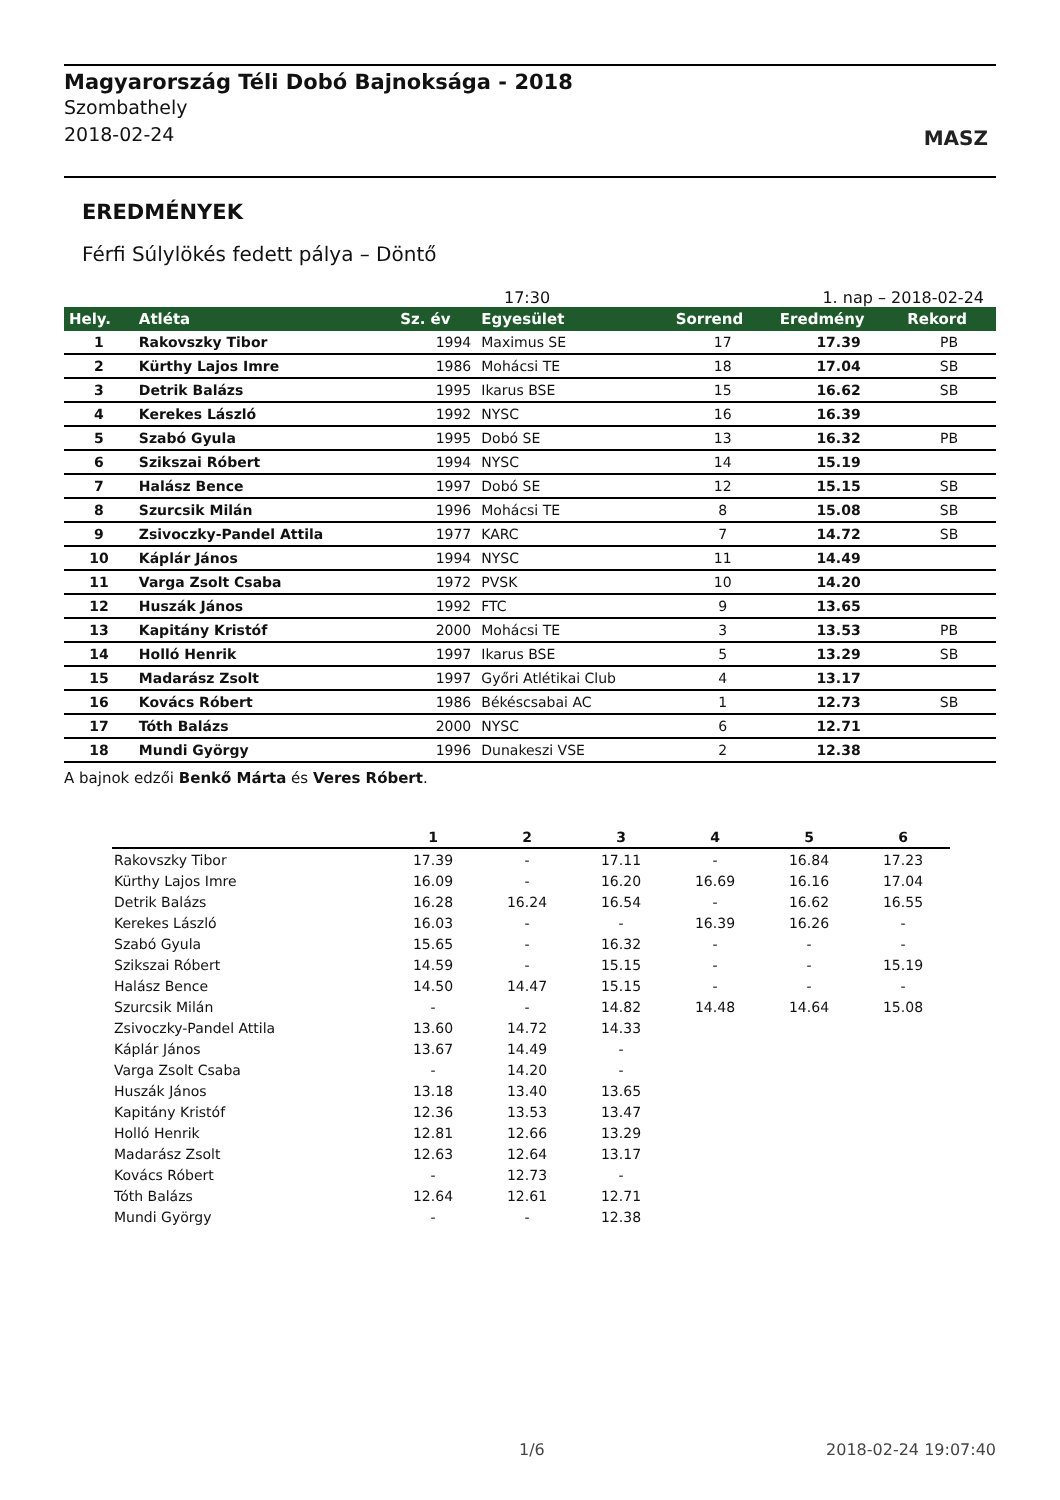Magyarország Téli Dobó Bajnoksága - 2018
Szombathely
2018-02-24
MASZ
EREDMÉNYEK
Férfi Súlylökés fedett pálya – Döntő
17:30 1. nap – 2018-02-24
| Hely. | Atléta | Sz. év | Egyesület | Sorrend | Eredmény | Rekord |
| --- | --- | --- | --- | --- | --- | --- |
| 1 | Rakovszky Tibor | 1994 | Maximus SE | 17 | 17.39 | PB |
| 2 | Kürthy Lajos Imre | 1986 | Mohácsi TE | 18 | 17.04 | SB |
| 3 | Detrik Balázs | 1995 | Ikarus BSE | 15 | 16.62 | SB |
| 4 | Kerekes László | 1992 | NYSC | 16 | 16.39 | |
| 5 | Szabó Gyula | 1995 | Dobó SE | 13 | 16.32 | PB |
| 6 | Szikszai Róbert | 1994 | NYSC | 14 | 15.19 | |
| 7 | Halász Bence | 1997 | Dobó SE | 12 | 15.15 | SB |
| 8 | Szurcsik Milán | 1996 | Mohácsi TE | 8 | 15.08 | SB |
| 9 | Zsivoczky-Pandel Attila | 1977 | KARC | 7 | 14.72 | SB |
| 10 | Káplár János | 1994 | NYSC | 11 | 14.49 | |
| 11 | Varga Zsolt Csaba | 1972 | PVSK | 10 | 14.20 | |
| 12 | Huszák János | 1992 | FTC | 9 | 13.65 | |
| 13 | Kapitány Kristóf | 2000 | Mohácsi TE | 3 | 13.53 | PB |
| 14 | Holló Henrik | 1997 | Ikarus BSE | 5 | 13.29 | SB |
| 15 | Madarász Zsolt | 1997 | Győri Atlétikai Club | 4 | 13.17 | |
| 16 | Kovács Róbert | 1986 | Békéscsabai AC | 1 | 12.73 | SB |
| 17 | Tóth Balázs | 2000 | NYSC | 6 | 12.71 | |
| 18 | Mundi György | 1996 | Dunakeszi VSE | 2 | 12.38 | |
A bajnok edzői Benkő Márta és Veres Róbert.
| | 1 | 2 | 3 | 4 | 5 | 6 |
| --- | --- | --- | --- | --- | --- | --- |
| Rakovszky Tibor | 17.39 | - | 17.11 | - | 16.84 | 17.23 |
| Kürthy Lajos Imre | 16.09 | - | 16.20 | 16.69 | 16.16 | 17.04 |
| Detrik Balázs | 16.28 | 16.24 | 16.54 | - | 16.62 | 16.55 |
| Kerekes László | 16.03 | - | - | 16.39 | 16.26 | - |
| Szabó Gyula | 15.65 | - | 16.32 | - | - | - |
| Szikszai Róbert | 14.59 | - | 15.15 | - | - | 15.19 |
| Halász Bence | 14.50 | 14.47 | 15.15 | - | - | - |
| Szurcsik Milán | - | - | 14.82 | 14.48 | 14.64 | 15.08 |
| Zsivoczky-Pandel Attila | 13.60 | 14.72 | 14.33 | | | |
| Káplár János | 13.67 | 14.49 | - | | | |
| Varga Zsolt Csaba | - | 14.20 | - | | | |
| Huszák János | 13.18 | 13.40 | 13.65 | | | |
| Kapitány Kristóf | 12.36 | 13.53 | 13.47 | | | |
| Holló Henrik | 12.81 | 12.66 | 13.29 | | | |
| Madarász Zsolt | 12.63 | 12.64 | 13.17 | | | |
| Kovács Róbert | - | 12.73 | - | | | |
| Tóth Balázs | 12.64 | 12.61 | 12.71 | | | |
| Mundi György | - | - | 12.38 | | | |
1/6 2018-02-24 19:07:40